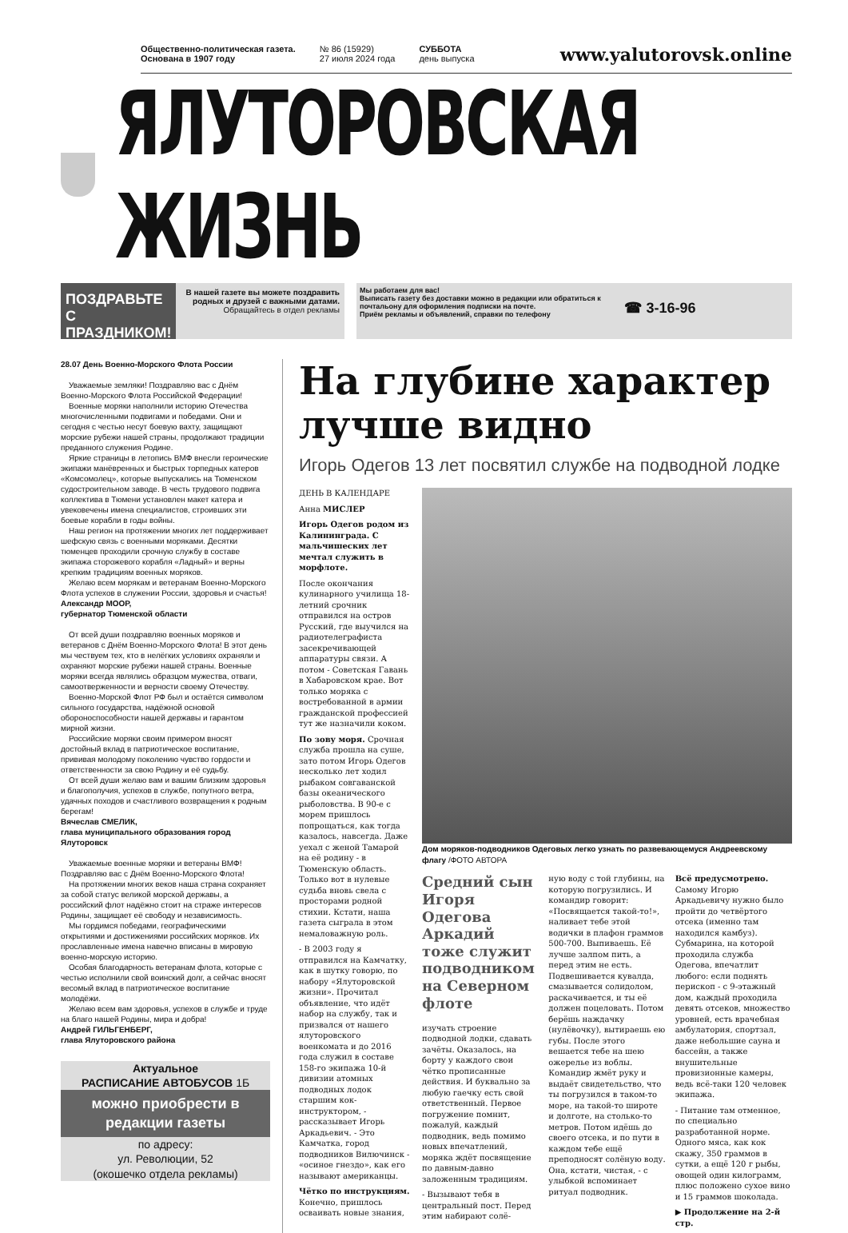Общественно-политическая газета.
Основана в 1907 году
№ 86 (15929)
27 июля 2024 года
СУББОТА
день выпуска
www.yalutorovsk.online
ЯЛУТОРОВСКАЯ ЖИЗНЬ
ПОЗДРАВЬТЕ С ПРАЗДНИКОМ!
В нашей газете вы можете поздравить родных и друзей с важными датами.
Обращайтесь в отдел рекламы
Мы работаем для вас!
Выписать газету без доставки можно в редакции или обратиться к почтальону для оформления подписки на почте.
Приём рекламы и объявлений, справки по телефону
☎ 3-16-96
28.07 День Военно-Морского Флота России
Уважаемые земляки! Поздравляю вас с Днём Военно-Морского Флота Российской Федерации!
Военные моряки наполнили историю Отечества многочисленными подвигами и победами. Они и сегодня с честью несут боевую вахту, защищают морские рубежи нашей страны, продолжают традиции преданного служения Родине.
Яркие страницы в летопись ВМФ внесли героические экипажи манёвренных и быстрых торпедных катеров «Комсомолец», которые выпускались на Тюменском судостроительном заводе. В честь трудового подвига коллектива в Тюмени установлен макет катера и увековечены имена специалистов, строивших эти боевые корабли в годы войны.
Наш регион на протяжении многих лет поддерживает шефскую связь с военными моряками. Десятки тюменцев проходили срочную службу в составе экипажа сторожевого корабля «Ладный» и верны крепким традициям военных моряков.
Желаю всем морякам и ветеранам Военно-Морского Флота успехов в служении России, здоровья и счастья!
Александр МООР,
губернатор Тюменской области
От всей души поздравляю военных моряков и ветеранов с Днём Военно-Морского Флота! В этот день мы чествуем тех, кто в нелёгких условиях охраняли и охраняют морские рубежи нашей страны. Военные моряки всегда являлись образцом мужества, отваги, самоотверженности и верности своему Отечеству.
Военно-Морской Флот РФ был и остаётся символом сильного государства, надёжной основой обороноспособности нашей державы и гарантом мирной жизни.
Российские моряки своим примером вносят достойный вклад в патриотическое воспитание, прививая молодому поколению чувство гордости и ответственности за свою Родину и её судьбу.
От всей души желаю вам и вашим близким здоровья и благополучия, успехов в службе, попутного ветра, удачных походов и счастливого возвращения к родным берегам!
Вячеслав СМЕЛИК,
глава муниципального образования город Ялуторовск
Уважаемые военные моряки и ветераны ВМФ! Поздравляю вас с Днём Военно-Морского Флота!
На протяжении многих веков наша страна сохраняет за собой статус великой морской державы, а российский флот надёжно стоит на страже интересов Родины, защищает её свободу и независимость.
Мы гордимся победами, географическими открытиями и достижениями российских моряков. Их прославленные имена навечно вписаны в мировую военно-морскую историю.
Особая благодарность ветеранам флота, которые с честью исполнили свой воинский долг, а сейчас вносят весомый вклад в патриотическое воспитание молодёжи.
Желаю всем вам здоровья, успехов в службе и труде на благо нашей Родины, мира и добра!
Андрей ГИЛЬГЕНБЕРГ,
глава Ялуторовского района
Актуальное
РАСПИСАНИЕ АВТОБУСОВ 1Б
можно приобрести в редакции газеты
по адресу:
ул. Революции, 52
(окошечко отдела рекламы)
На глубине характер лучше видно
Игорь Одегов 13 лет посвятил службе на подводной лодке
ДЕНЬ В КАЛЕНДАРЕ
Анна МИСЛЕР
Игорь Одегов родом из Калининграда. С мальчишеских лет мечтал служить в морфлоте.
После окончания кулинарного училища 18-летний срочник отправился на остров Русский, где выучился на радиотелеграфиста засекречивающей аппаратуры связи. А потом - Советская Гавань в Хабаровском крае. Вот только моряка с востребованной в армии гражданской профессией тут же назначили коком.
По зову моря. Срочная служба прошла на суше, зато потом Игорь Одегов несколько лет ходил рыбаком совгаванской базы океанического рыболовства. В 90-е с морем пришлось попрощаться, как тогда казалось, навсегда. Даже уехал с женой Тамарой на её родину - в Тюменскую область. Только вот в нулевые судьба вновь свела с просторами родной стихии. Кстати, наша газета сыграла в этом немаловажную роль.
- В 2003 году я отправился на Камчатку, как в шутку говорю, по набору «Ялуторовской жизни». Прочитал объявление, что идёт набор на службу, так и призвался от нашего ялуторовского военкомата и до 2016 года служил в составе 158-го экипажа 10-й дивизии атомных подводных лодок старшим кок-инструктором, - рассказывает Игорь Аркадьевич. - Это Камчатка, город подводников Вилючинск - «осиное гнездо», как его называют американцы.
Чётко по инструкциям. Конечно, пришлось осваивать новые знания,
Дом моряков-подводников Одеговых легко узнать по развевающемуся Андреевскому флагу /ФОТО АВТОРА
Средний сын Игоря Одегова Аркадий тоже служит подводником на Северном флоте
изучать строение подводной лодки, сдавать зачёты. Оказалось, на борту у каждого свои чётко прописанные действия. И буквально за любую гаечку есть свой ответственный. Первое погружение помнит, пожалуй, каждый подводник, ведь помимо новых впечатлений, моряка ждёт посвящение по давным-давно заложенным традициям.
- Вызывают тебя в центральный пост. Перед этим набирают солё-
ную воду с той глубины, на которую погрузились. И командир говорит: «Посвящается такой-то!», наливает тебе этой водички в плафон граммов 500-700. Выпиваешь. Её лучше залпом пить, а перед этим не есть. Подвешивается кувалда, смазывается солидолом, раскачивается, и ты её должен поцеловать. Потом берёшь наждачку (нулёвочку), вытираешь ею губы. После этого вешается тебе на шею ожерелье из воблы. Командир жмёт руку и выдаёт свидетельство, что ты погрузился в таком-то море, на такой-то широте и долготе, на столько-то метров. Потом идёшь до своего отсека, и по пути в каждом тебе ещё преподносят солёную воду. Она, кстати, чистая, - с улыбкой вспоминает ритуал подводник.
Всё предусмотрено. Самому Игорю Аркадьевичу нужно было пройти до четвёртого отсека (именно там находился камбуз). Субмарина, на которой проходила служба Одегова, впечатлит любого: если поднять перископ - с 9-этажный дом, каждый проходила девять отсеков, множество уровней, есть врачебная амбулатория, спортзал, даже небольшие сауна и бассейн, а также внушительные провизионные камеры, ведь всё-таки 120 человек экипажа.
- Питание там отменное, по специально разработанной норме. Одного мяса, как кок скажу, 350 граммов в сутки, а ещё 120 г рыбы, овощей один килограмм, плюс положено сухое вино и 15 граммов шоколада.
▶ Продолжение на 2-й стр.